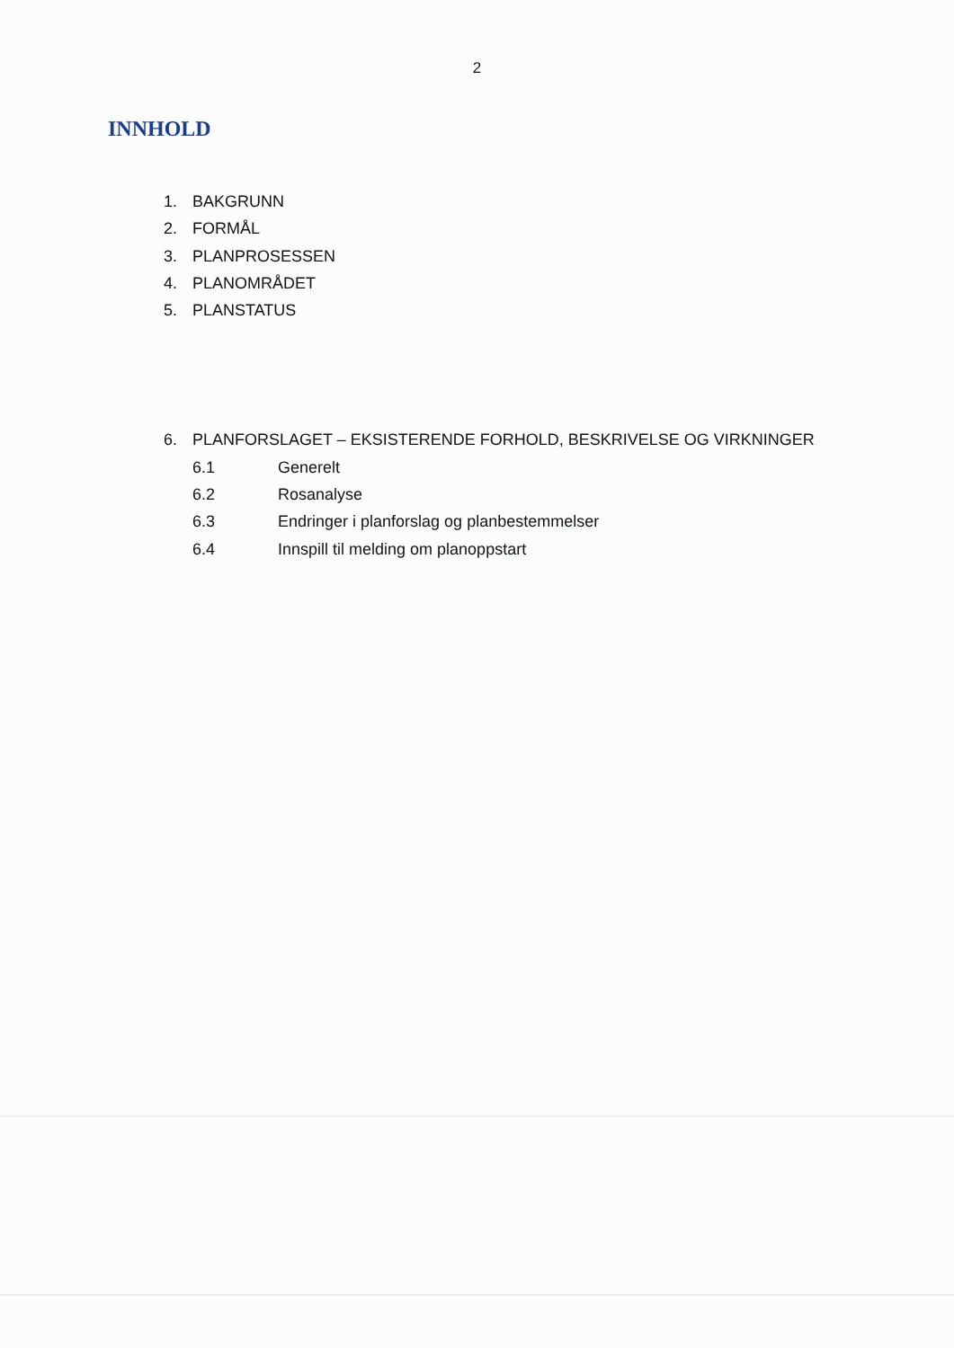2
INNHOLD
1. BAKGRUNN
2. FORMÅL
3. PLANPROSESSEN
4. PLANOMRÅDET
5. PLANSTATUS
6. PLANFORSLAGET – EKSISTERENDE FORHOLD, BESKRIVELSE OG VIRKNINGER
6.1 Generelt
6.2 Rosanalyse
6.3 Endringer i planforslag og planbestemmelser
6.4 Innspill til melding om planoppstart